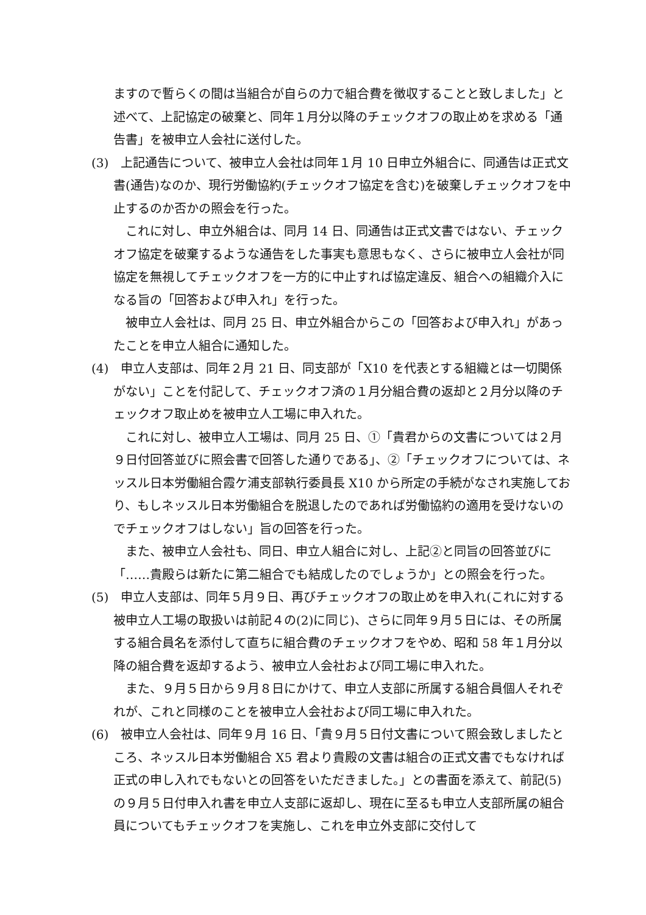ますので暫らくの間は当組合が自らの力で組合費を徴収することと致しました」と述べて、上記協定の破棄と、同年１月分以降のチェックオフの取止めを求める「通告書」を被申立人会社に送付した。
(3)　上記通告について、被申立人会社は同年１月 10 日申立外組合に、同通告は正式文書(通告)なのか、現行労働協約(チェックオフ協定を含む)を破棄しチェックオフを中止するのか否かの照会を行った。
これに対し、申立外組合は、同月 14 日、同通告は正式文書ではない、チェックオフ協定を破棄するような通告をした事実も意思もなく、さらに被申立人会社が同協定を無視してチェックオフを一方的に中止すれば協定違反、組合への組織介入になる旨の「回答および申入れ」を行った。
被申立人会社は、同月 25 日、申立外組合からこの「回答および申入れ」があったことを申立人組合に通知した。
(4)　申立人支部は、同年２月 21 日、同支部が「X10 を代表とする組織とは一切関係がない」ことを付記して、チェックオフ済の１月分組合費の返却と２月分以降のチェックオフ取止めを被申立人工場に申入れた。
これに対し、被申立人工場は、同月 25 日、①「貴君からの文書については２月９日付回答並びに照会書で回答した通りである」、②「チェックオフについては、ネッスル日本労働組合霞ケ浦支部執行委員長 X10 から所定の手続がなされ実施しており、もしネッスル日本労働組合を脱退したのであれば労働協約の適用を受けないのでチェックオフはしない」旨の回答を行った。
また、被申立人会社も、同日、申立人組合に対し、上記②と同旨の回答並びに「……貴殿らは新たに第二組合でも結成したのでしょうか」との照会を行った。
(5)　申立人支部は、同年５月９日、再びチェックオフの取止めを申入れ(これに対する被申立人工場の取扱いは前記４の(2)に同じ)、さらに同年９月５日には、その所属する組合員名を添付して直ちに組合費のチェックオフをやめ、昭和 58 年１月分以降の組合費を返却するよう、被申立人会社および同工場に申入れた。
また、９月５日から９月８日にかけて、申立人支部に所属する組合員個人それぞれが、これと同様のことを被申立人会社および同工場に申入れた。
(6)　被申立人会社は、同年９月 16 日、「貴９月５日付文書について照会致しましたところ、ネッスル日本労働組合 X5 君より貴殿の文書は組合の正式文書でもなければ正式の申し入れでもないとの回答をいただきました。」との書面を添えて、前記(5)の９月５日付申入れ書を申立人支部に返却し、現在に至るも申立人支部所属の組合員についてもチェックオフを実施し、これを申立外支部に交付して